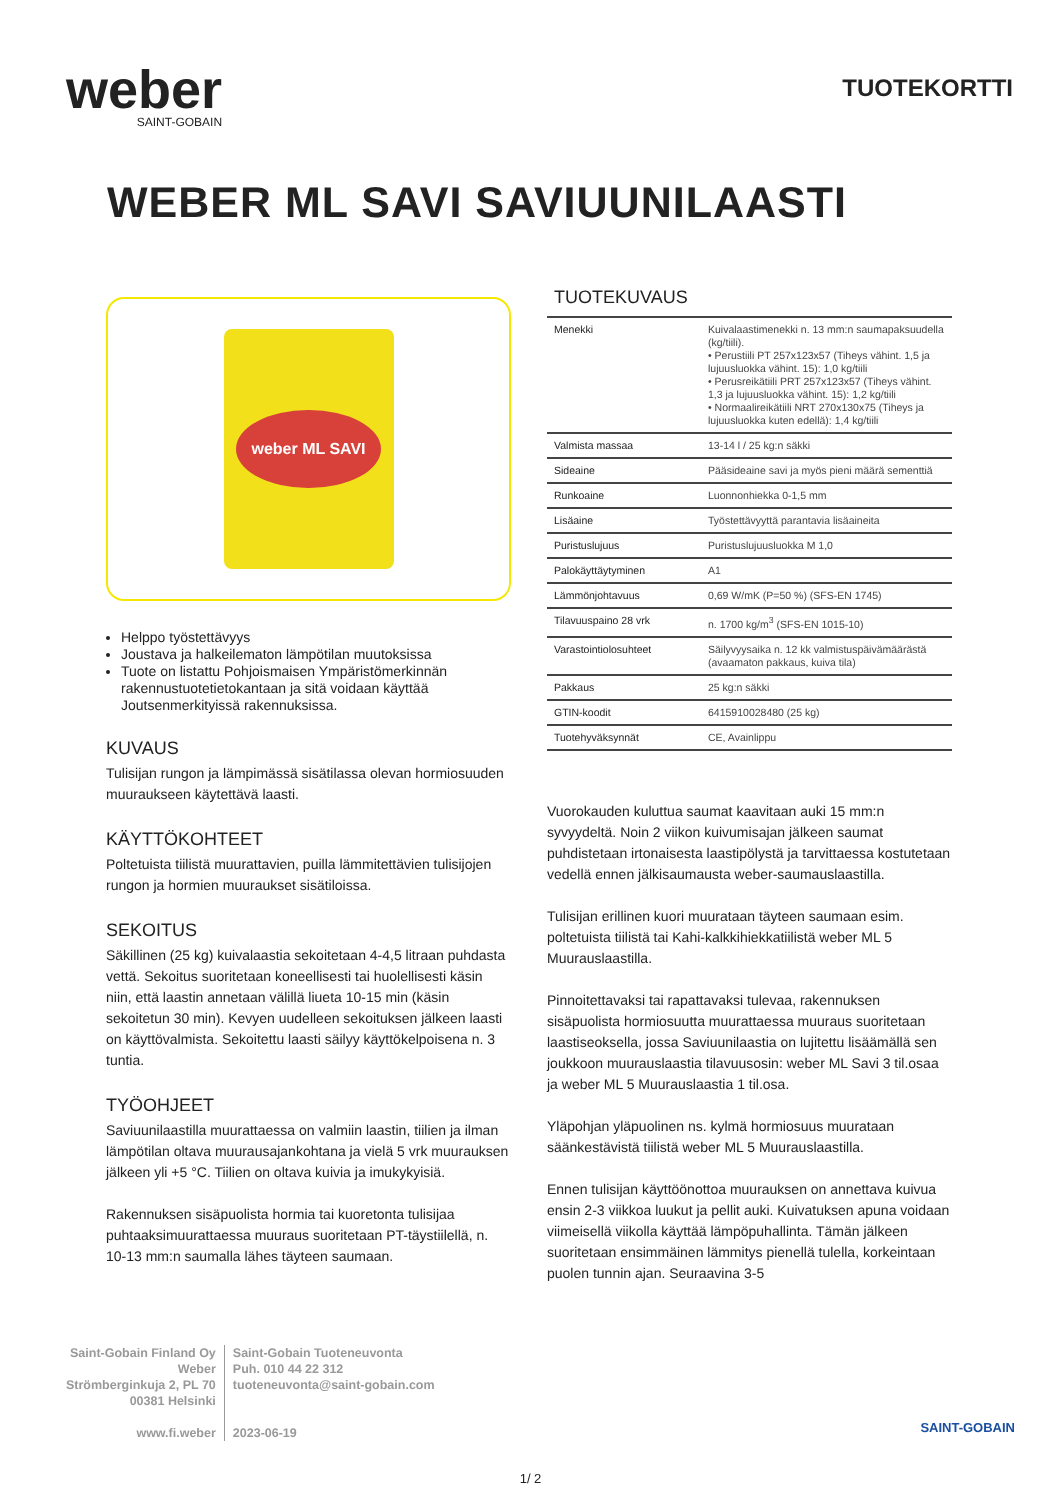weber
SAINT-GOBAIN
TUOTEKORTTI
WEBER ML SAVI SAVIUUNILAASTI
weber ML SAVI
Helppo työstettävyys
Joustava ja halkeilematon lämpötilan muutoksissa
Tuote on listattu Pohjoismaisen Ympäristömerkinnän rakennustuotetietokantaan ja sitä voidaan käyttää Joutsenmerkityissä rakennuksissa.
KUVAUS
Tulisijan rungon ja lämpimässä sisätilassa olevan hormiosuuden muuraukseen käytettävä laasti.
KÄYTTÖKOHTEET
Poltetuista tiilistä muurattavien, puilla lämmitettävien tulisijojen rungon ja hormien muuraukset sisätiloissa.
SEKOITUS
Säkillinen (25 kg) kuivalaastia sekoitetaan 4-4,5 litraan puhdasta vettä. Sekoitus suoritetaan koneellisesti tai huolellisesti käsin niin, että laastin annetaan välillä liueta 10-15 min (käsin sekoitetun 30 min). Kevyen uudelleen sekoituksen jälkeen laasti on käyttövalmista. Sekoitettu laasti säilyy käyttökelpoisena n. 3 tuntia.
TYÖOHJEET
Saviuunilaastilla muurattaessa on valmiin laastin, tiilien ja ilman lämpötilan oltava muurausajankohtana ja vielä 5 vrk muurauksen jälkeen yli +5 °C. Tiilien on oltava kuivia ja imukykyisiä.
Rakennuksen sisäpuolista hormia tai kuoretonta tulisijaa puhtaaksimuurattaessa muuraus suoritetaan PT-täystiilellä, n. 10-13 mm:n saumalla lähes täyteen saumaan.
TUOTEKUVAUS
| Menekki | Kuivalaastimenekki n. 13 mm:n saumapaksuudella (kg/tiili). • Perustiili PT 257x123x57 (Tiheys vähint. 1,5 ja lujuusluokka vähint. 15): 1,0 kg/tiili • Perusreikätiili PRT 257x123x57 (Tiheys vähint. 1,3 ja lujuusluokka vähint. 15): 1,2 kg/tiili • Normaalireikätiili NRT 270x130x75 (Tiheys ja lujuusluokka kuten edellä): 1,4 kg/tiili |
| Valmista massaa | 13-14 l / 25 kg:n säkki |
| Sideaine | Pääsideaine savi ja myös pieni määrä sementtiä |
| Runkoaine | Luonnonhiekka 0-1,5 mm |
| Lisäaine | Työstettävyyttä parantavia lisäaineita |
| Puristuslujuus | Puristuslujuusluokka M 1,0 |
| Palokäyttäytyminen | A1 |
| Lämmönjohtavuus | 0,69 W/mK (P=50 %) (SFS-EN 1745) |
| Tilavuuspaino 28 vrk | n. 1700 kg/m<sup>3</sup> (SFS-EN 1015-10) |
| Varastointiolosuhteet | Säilyvyysaika n. 12 kk valmistuspäivämäärästä (avaamaton pakkaus, kuiva tila) |
| Pakkaus | 25 kg:n säkki |
| GTIN-koodit | 6415910028480 (25 kg) |
| Tuotehyväksynnät | CE, Avainlippu |
Vuorokauden kuluttua saumat kaavitaan auki 15 mm:n syvyydeltä. Noin 2 viikon kuivumisajan jälkeen saumat puhdistetaan irtonaisesta laastipölystä ja tarvittaessa kostutetaan vedellä ennen jälkisaumausta weber-saumauslaastilla.
Tulisijan erillinen kuori muurataan täyteen saumaan esim. poltetuista tiilistä tai Kahi-kalkkihiekkatiilistä weber ML 5 Muurauslaastilla.
Pinnoitettavaksi tai rapattavaksi tulevaa, rakennuksen sisäpuolista hormiosuutta muurattaessa muuraus suoritetaan laastiseoksella, jossa Saviuunilaastia on lujitettu lisäämällä sen joukkoon muurauslaastia tilavuusosin: weber ML Savi 3 til.osaa ja weber ML 5 Muurauslaastia 1 til.osa.
Yläpohjan yläpuolinen ns. kylmä hormiosuus muurataan säänkestävistä tiilistä weber ML 5 Muurauslaastilla.
Ennen tulisijan käyttöönottoa muurauksen on annettava kuivua ensin 2-3 viikkoa luukut ja pellit auki. Kuivatuksen apuna voidaan viimeisellä viikolla käyttää lämpöpuhallinta. Tämän jälkeen suoritetaan ensimmäinen lämmitys pienellä tulella, korkeintaan puolen tunnin ajan. Seuraavina 3-5
Saint-Gobain Finland Oy
Weber
Strömberginkuja 2, PL 70
00381 Helsinki
www.fi.weber
Saint-Gobain Tuoteneuvonta
Puh. 010 44 22 312
tuoteneuvonta@saint-gobain.com
2023-06-19
SAINT-GOBAIN
1/ 2